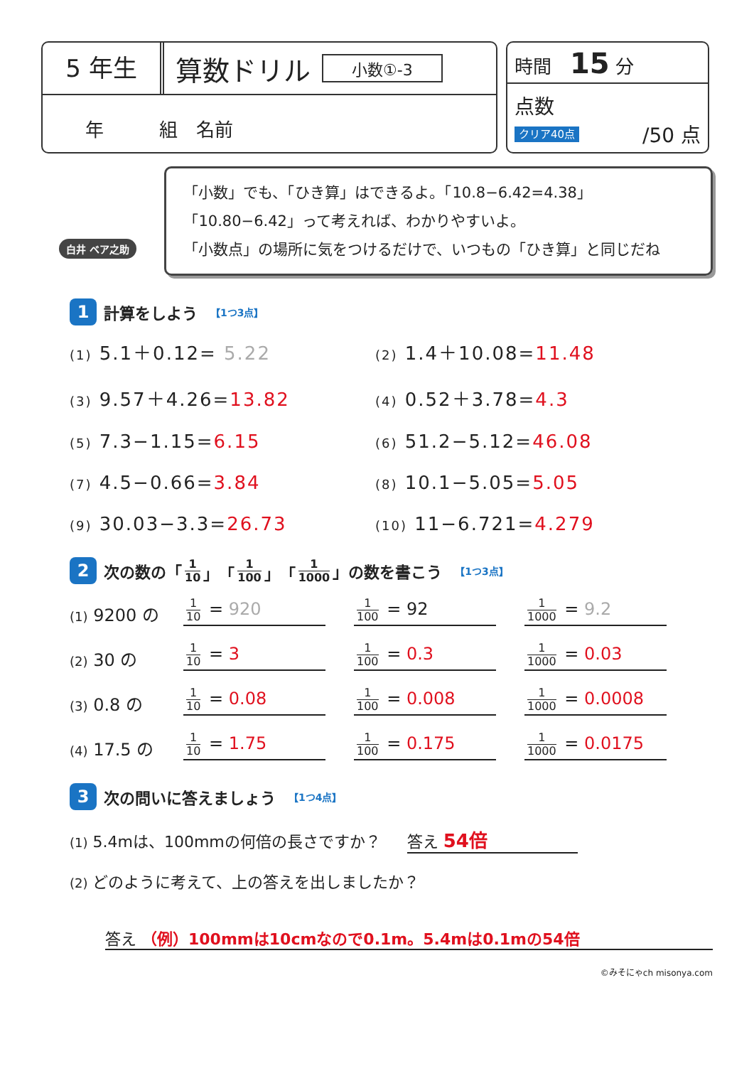5 年生
算数ドリル
小数①-3
年　　　組　名前
時間　15 分
点数
クリア40点 /50 点
白井 ベア之助
「小数」でも、「ひき算」はできるよ。「10.8−6.42=4.38」
「10.80−6.42」って考えれば、わかりやすいよ。
「小数点」の場所に気をつけるだけで、いつもの「ひき算」と同じだね
1 計算をしよう 【1つ3点】
(1) 5.1＋0.12= 5.22
(2) 1.4＋10.08=11.48
(3) 9.57＋4.26=13.82
(4) 0.52＋3.78=4.3
(5) 7.3−1.15=6.15
(6) 51.2−5.12=46.08
(7) 4.5−0.66=3.84
(8) 10.1−5.05=5.05
(9) 30.03−3.3=26.73
(10) 11−6.721=4.279
2 次の数の「 1 10 」「 1 100 」「 1 1000 」の数を書こう 【1つ3点】
(1) 9200 の 1 10 = 920 1 100 = 92 1 1000 = 9.2
(2) 30 の 1 10 = 3 1 100 = 0.3 1 1000 = 0.03
(3) 0.8 の 1 10 = 0.08 1 100 = 0.008 1 1000 = 0.0008
(4) 17.5 の 1 10 = 1.75 1 100 = 0.175 1 1000 = 0.0175
3 次の問いに答えましょう 【1つ4点】
(1) 5.4mは、100mmの何倍の長さですか？ 答え 54倍
(2) どのように考えて、上の答えを出しましたか？
答え （例）100mmは10cmなので0.1m。5.4mは0.1mの54倍
©みそにゃch misonya.com